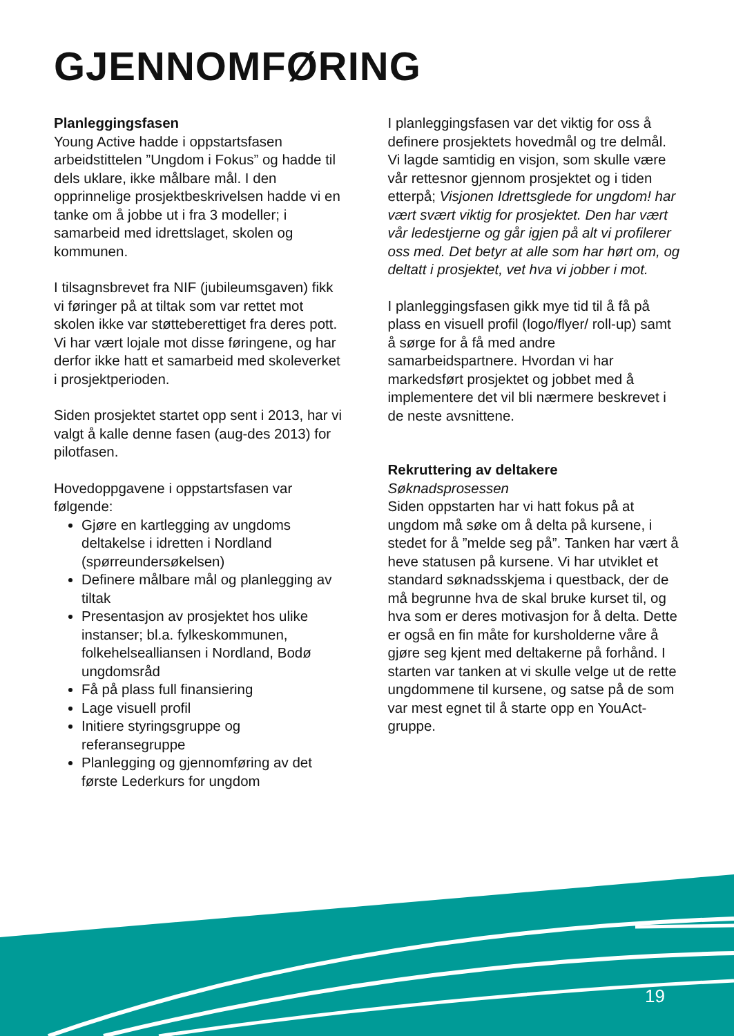GJENNOMFØRING
Planleggingsfasen
Young Active hadde i oppstartsfasen arbeidstittelen ”Ungdom i Fokus” og hadde til dels uklare, ikke målbare mål. I den opprinnelige prosjektbeskrivelsen hadde vi en tanke om å jobbe ut i fra 3 modeller; i samarbeid med idrettslaget, skolen og kommunen.
I tilsagnsbrevet fra NIF (jubileumsgaven) fikk vi føringer på at tiltak som var rettet mot skolen ikke var støtteberettiget fra deres pott. Vi har vært lojale mot disse føringene, og har derfor ikke hatt et samarbeid med skoleverket i prosjektperioden.
Siden prosjektet startet opp sent i 2013, har vi valgt å kalle denne fasen (aug-des 2013) for pilotfasen.
Hovedoppgavene i oppstartsfasen var følgende:
Gjøre en kartlegging av ungdoms deltakelse i idretten i Nordland (spørreundersøkelsen)
Definere målbare mål og planlegging av tiltak
Presentasjon av prosjektet hos ulike instanser; bl.a. fylkeskommunen, folkehelsealliansen i Nordland, Bodø ungdomsråd
Få på plass full finansiering
Lage visuell profil
Initiere styringsgruppe og referansegruppe
Planlegging og gjennomføring av det første Lederkurs for ungdom
I planleggingsfasen var det viktig for oss å definere prosjektets hovedmål og tre delmål. Vi lagde samtidig en visjon, som skulle være vår rettesnor gjennom prosjektet og i tiden etterpå; Visjonen Idrettsglede for ungdom! har vært svært viktig for prosjektet. Den har vært vår ledestjerne og går igjen på alt vi profilerer oss med. Det betyr at alle som har hørt om, og deltatt i prosjektet, vet hva vi jobber i mot.
I planleggingsfasen gikk mye tid til å få på plass en visuell profil (logo/flyer/ roll-up) samt å sørge for å få med andre samarbeidspartnere. Hvordan vi har markedsført prosjektet og jobbet med å implementere det vil bli nærmere beskrevet i de neste avsnittene.
Rekruttering av deltakere
Søknadsprosessen
Siden oppstarten har vi hatt fokus på at ungdom må søke om å delta på kursene, i stedet for å ”melde seg på”. Tanken har vært å heve statusen på kursene. Vi har utviklet et standard søknadsskjema i questback, der de må begrunne hva de skal bruke kurset til, og hva som er deres motivasjon for å delta. Dette er også en fin måte for kursholderne våre å gjøre seg kjent med deltakerne på forhånd. I starten var tanken at vi skulle velge ut de rette ungdommene til kursene, og satse på de som var mest egnet til å starte opp en YouAct-gruppe.
19